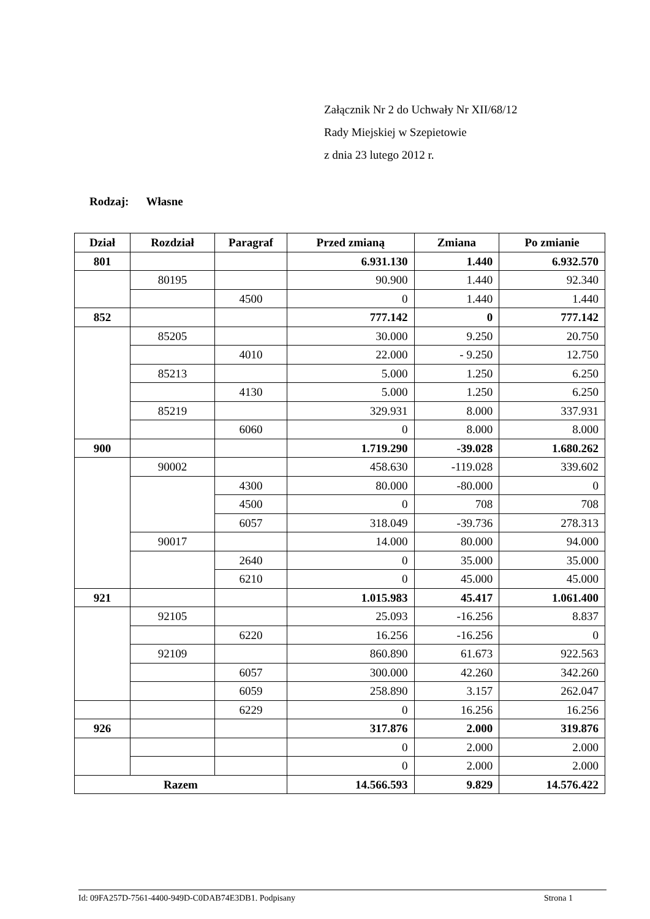Załącznik Nr 2 do Uchwały Nr XII/68/12
Rady Miejskiej w Szepietowie
z dnia 23 lutego 2012 r.
Rodzaj: Własne
| Dział | Rozdział | Paragraf | Przed zmianą | Zmiana | Po zmianie |
| --- | --- | --- | --- | --- | --- |
| 801 | | | 6.931.130 | 1.440 | 6.932.570 |
| | 80195 | | 90.900 | 1.440 | 92.340 |
| | | 4500 | 0 | 1.440 | 1.440 |
| 852 | | | 777.142 | 0 | 777.142 |
| | 85205 | | 30.000 | 9.250 | 20.750 |
| | | 4010 | 22.000 | - 9.250 | 12.750 |
| | 85213 | | 5.000 | 1.250 | 6.250 |
| | | 4130 | 5.000 | 1.250 | 6.250 |
| | 85219 | | 329.931 | 8.000 | 337.931 |
| | | 6060 | 0 | 8.000 | 8.000 |
| 900 | | | 1.719.290 | -39.028 | 1.680.262 |
| | 90002 | | 458.630 | -119.028 | 339.602 |
| | | 4300 | 80.000 | -80.000 | 0 |
| | | 4500 | 0 | 708 | 708 |
| | | 6057 | 318.049 | -39.736 | 278.313 |
| | 90017 | | 14.000 | 80.000 | 94.000 |
| | | 2640 | 0 | 35.000 | 35.000 |
| | | 6210 | 0 | 45.000 | 45.000 |
| 921 | | | 1.015.983 | 45.417 | 1.061.400 |
| | 92105 | | 25.093 | -16.256 | 8.837 |
| | | 6220 | 16.256 | -16.256 | 0 |
| | 92109 | | 860.890 | 61.673 | 922.563 |
| | | 6057 | 300.000 | 42.260 | 342.260 |
| | | 6059 | 258.890 | 3.157 | 262.047 |
| | | 6229 | 0 | 16.256 | 16.256 |
| 926 | | | 317.876 | 2.000 | 319.876 |
| | | | 0 | 2.000 | 2.000 |
| | | | 0 | 2.000 | 2.000 |
| Razem | | | 14.566.593 | 9.829 | 14.576.422 |
Id: 09FA257D-7561-4400-949D-C0DAB74E3DB1. Podpisany Strona 1